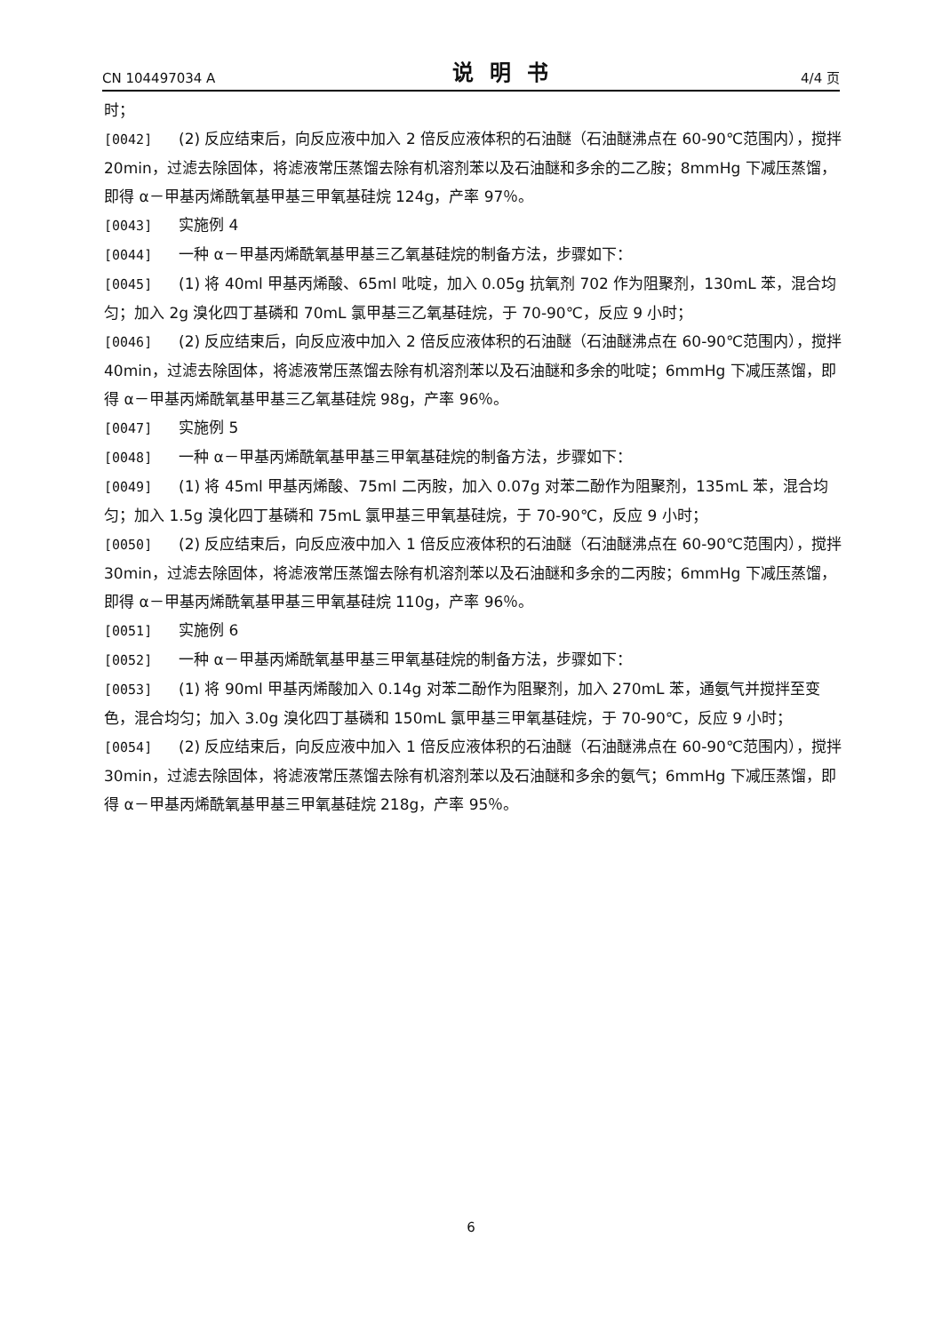CN 104497034 A 说明书 4/4 页
时；
[0042] (2) 反应结束后，向反应液中加入 2 倍反应液体积的石油醚（石油醚沸点在 60-90℃范围内），搅拌 20min，过滤去除固体，将滤液常压蒸馏去除有机溶剂苯以及石油醚和多余的二乙胺；8mmHg 下减压蒸馏，即得 α－甲基丙烯酰氧基甲基三甲氧基硅烷 124g，产率 97％。
[0043] 实施例 4
[0044] 一种 α－甲基丙烯酰氧基甲基三乙氧基硅烷的制备方法，步骤如下：
[0045] (1) 将 40ml 甲基丙烯酸、65ml 吡啶，加入 0.05g 抗氧剂 702 作为阻聚剂，130mL 苯，混合均匀；加入 2g 溴化四丁基磷和 70mL 氯甲基三乙氧基硅烷，于 70-90℃，反应 9 小时；
[0046] (2) 反应结束后，向反应液中加入 2 倍反应液体积的石油醚（石油醚沸点在 60-90℃范围内），搅拌 40min，过滤去除固体，将滤液常压蒸馏去除有机溶剂苯以及石油醚和多余的吡啶；6mmHg 下减压蒸馏，即得 α－甲基丙烯酰氧基甲基三乙氧基硅烷 98g，产率 96％。
[0047] 实施例 5
[0048] 一种 α－甲基丙烯酰氧基甲基三甲氧基硅烷的制备方法，步骤如下：
[0049] (1) 将 45ml 甲基丙烯酸、75ml 二丙胺，加入 0.07g 对苯二酚作为阻聚剂，135mL 苯，混合均匀；加入 1.5g 溴化四丁基磷和 75mL 氯甲基三甲氧基硅烷，于 70-90℃，反应 9 小时；
[0050] (2) 反应结束后，向反应液中加入 1 倍反应液体积的石油醚（石油醚沸点在 60-90℃范围内），搅拌 30min，过滤去除固体，将滤液常压蒸馏去除有机溶剂苯以及石油醚和多余的二丙胺；6mmHg 下减压蒸馏，即得 α－甲基丙烯酰氧基甲基三甲氧基硅烷 110g，产率 96％。
[0051] 实施例 6
[0052] 一种 α－甲基丙烯酰氧基甲基三甲氧基硅烷的制备方法，步骤如下：
[0053] (1) 将 90ml 甲基丙烯酸加入 0.14g 对苯二酚作为阻聚剂，加入 270mL 苯，通氨气并搅拌至变色，混合均匀；加入 3.0g 溴化四丁基磷和 150mL 氯甲基三甲氧基硅烷，于 70-90℃，反应 9 小时；
[0054] (2) 反应结束后，向反应液中加入 1 倍反应液体积的石油醚（石油醚沸点在 60-90℃范围内），搅拌 30min，过滤去除固体，将滤液常压蒸馏去除有机溶剂苯以及石油醚和多余的氨气；6mmHg 下减压蒸馏，即得 α－甲基丙烯酰氧基甲基三甲氧基硅烷 218g，产率 95％。
6